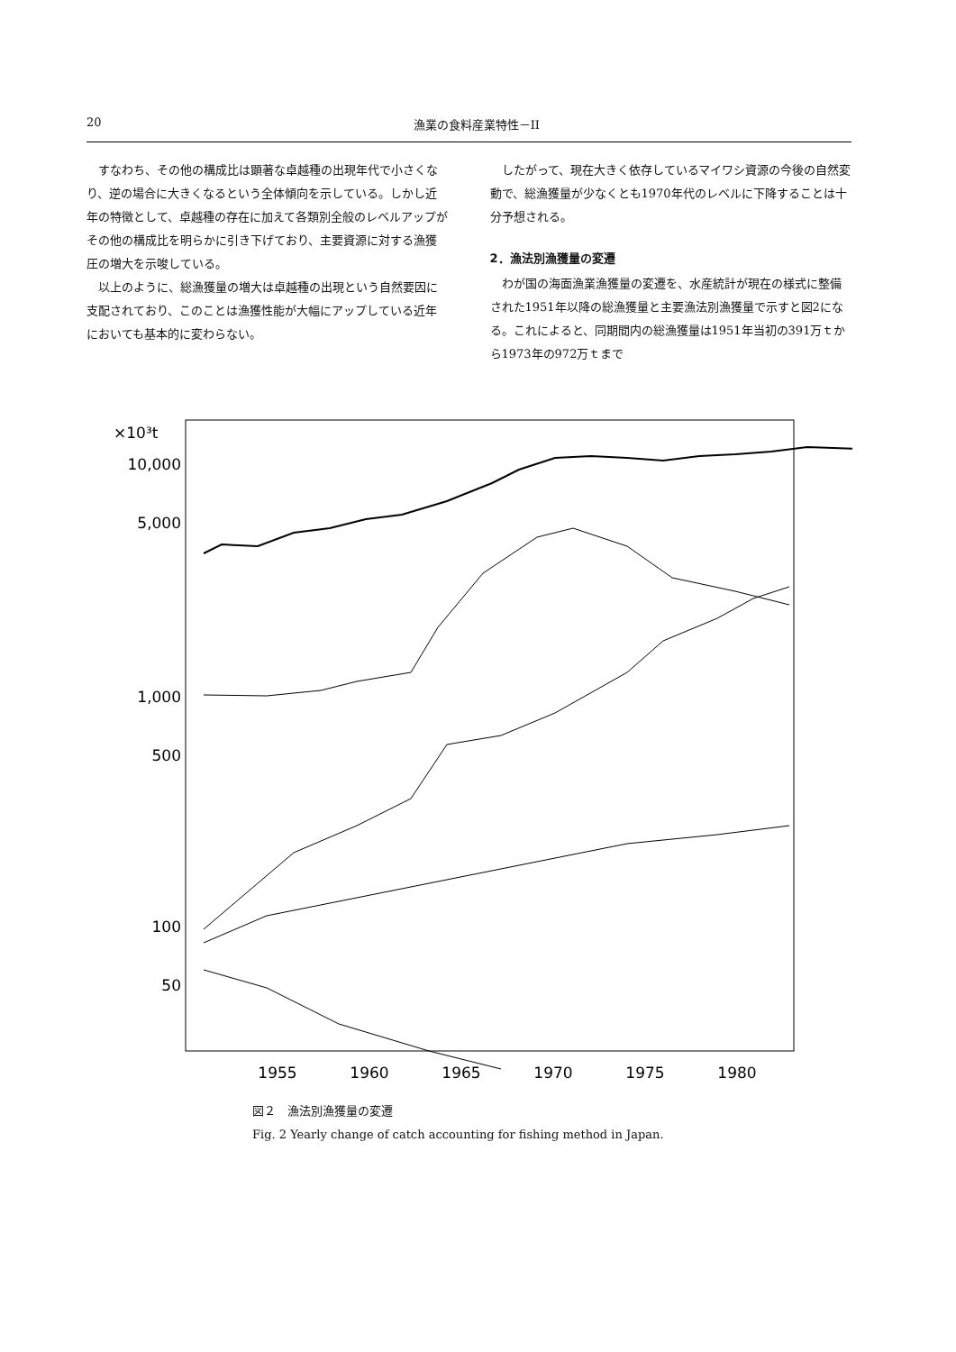20 漁業の食料産業特性－II
すなわち、その他の構成比は顕著な卓越種の出現年代で小さくなり、逆の場合に大きくなるという全体傾向を示している。しかし近年の特徴として、卓越種の存在に加えて各類別全般のレベルアップがその他の構成比を明らかに引き下げており、主要資源に対する漁獲圧の増大を示唆している。
以上のように、総漁獲量の増大は卓越種の出現という自然要因に支配されており、このことは漁獲性能が大幅にアップしている近年においても基本的に変わらない。
したがって、現在大きく依存しているマイワシ資源の今後の自然変動で、総漁獲量が少なくとも1970年代のレベルに下降することは十分予想される。
2．漁法別漁獲量の変遷
わが国の海面漁業漁獲量の変遷を、水産統計が現在の様式に整備された1951年以降の総漁獲量と主要漁法別漁獲量で示すと図2になる。これによると、同期間内の総漁獲量は1951年当初の391万ｔから1973年の972万ｔまで
×10³t
10,000
5,000
1,000
500
100
50
1955
1960
1965
1970
1975
1980
図２　漁法別漁獲量の変遷
Fig. 2 Yearly change of catch accounting for fishing method in Japan.